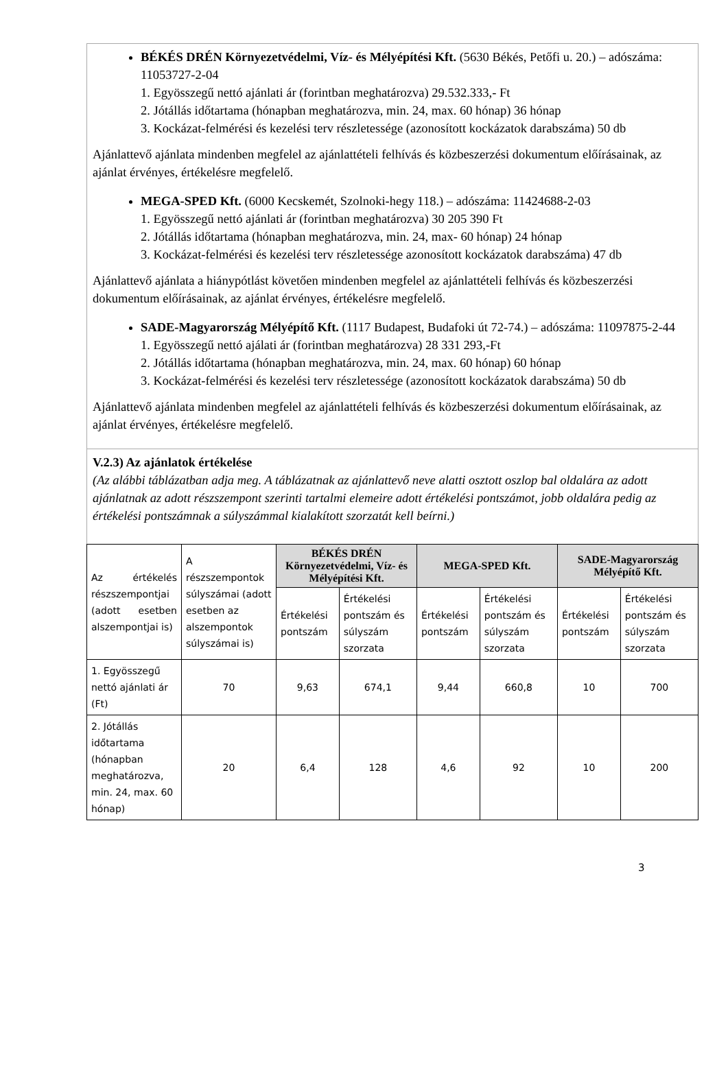BÉKÉS DRÉN Környezetvédelmi, Víz- és Mélyépítési Kft. (5630 Békés, Petőfi u. 20.) – adószáma: 11053727-2-04
1. Egyösszegű nettó ajánlati ár (forintban meghatározva) 29.532.333,- Ft
2. Jótállás időtartama (hónapban meghatározva, min. 24, max. 60 hónap) 36 hónap
3. Kockázat-felmérési és kezelési terv részletessége (azonosított kockázatok darabszáma) 50 db
Ajánlattevő ajánlata mindenben megfelel az ajánlattételi felhívás és közbeszerzési dokumentum előírásainak, az ajánlat érvényes, értékelésre megfelelő.
MEGA-SPED Kft. (6000 Kecskemét, Szolnoki-hegy 118.) – adószáma: 11424688-2-03
1. Egyösszegű nettó ajánlati ár (forintban meghatározva) 30 205 390 Ft
2. Jótállás időtartama (hónapban meghatározva, min. 24, max- 60 hónap) 24 hónap
3. Kockázat-felmérési és kezelési terv részletessége azonosított kockázatok darabszáma) 47 db
Ajánlattevő ajánlata a hiánypótlást követően mindenben megfelel az ajánlattételi felhívás és közbeszerzési dokumentum előírásainak, az ajánlat érvényes, értékelésre megfelelő.
SADE-Magyarország Mélyépítő Kft. (1117 Budapest, Budafoki út 72-74.) – adószáma: 11097875-2-44
1. Egyösszegű nettó ajálati ár (forintban meghatározva) 28 331 293,-Ft
2. Jótállás időtartama (hónapban meghatározva, min. 24, max. 60 hónap) 60 hónap
3. Kockázat-felmérési és kezelési terv részletessége (azonosított kockázatok darabszáma) 50 db
Ajánlattevő ajánlata mindenben megfelel az ajánlattételi felhívás és közbeszerzési dokumentum előírásainak, az ajánlat érvényes, értékelésre megfelelő.
V.2.3) Az ajánlatok értékelése
(Az alábbi táblázatban adja meg. A táblázatnak az ajánlattevő neve alatti osztott oszlop bal oldalára az adott ajánlatnak az adott részszempont szerinti tartalmi elemeire adott értékelési pontszámot, jobb oldalára pedig az értékelési pontszámnak a súlyszámmal kialakított szorzatát kell beírni.)
| Az értékelés részszempontjai (adott esetben alszempontjai is) | A részszempontok súlyszámai (adott esetben az alszempontok súlyszámai is) | BÉKÉS DRÉN Környezetvédelmi, Víz- és Mélyépítési Kft. | | MEGA-SPED Kft. | | SADE-Magyarország Mélyépítő Kft. | |
| | | Értékelési pontszám | Értékelési pontszám és súlyszám szorzata | Értékelési pontszám | Értékelési pontszám és súlyszám szorzata | Értékelési pontszám | Értékelési pontszám és súlyszám szorzata |
| 1. Egyösszegű nettó ajánlati ár (Ft) | 70 | 9,63 | 674,1 | 9,44 | 660,8 | 10 | 700 |
| 2. Jótállás időtartama (hónapban meghatározva, min. 24, max. 60 hónap) | 20 | 6,4 | 128 | 4,6 | 92 | 10 | 200 |
3